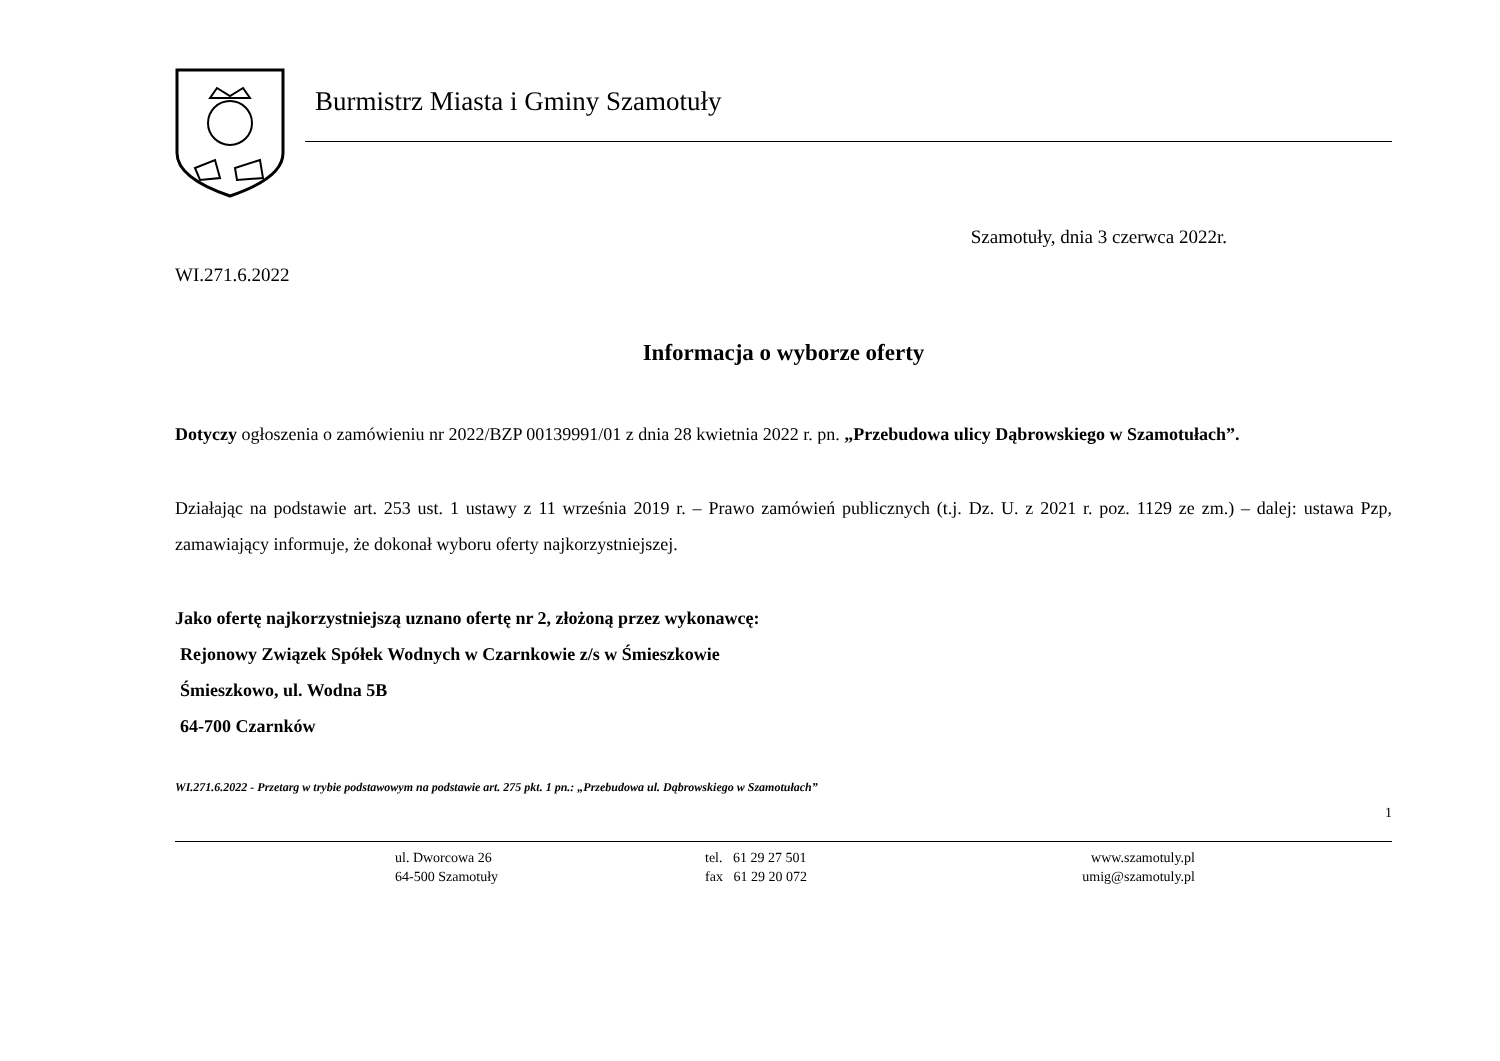Burmistrz Miasta i Gminy Szamotuły
Szamotuły, dnia 3 czerwca 2022r.
WI.271.6.2022
Informacja o wyborze oferty
Dotyczy ogłoszenia o zamówieniu nr 2022/BZP 00139991/01 z dnia 28 kwietnia 2022 r. pn. „Przebudowa ulicy Dąbrowskiego w Szamotułach”.
Działając na podstawie art. 253 ust. 1 ustawy z 11 września 2019 r. – Prawo zamówień publicznych (t.j. Dz. U. z 2021 r. poz. 1129 ze zm.) – dalej: ustawa Pzp, zamawiający informuje, że dokonał wyboru oferty najkorzystniejszej.
Jako ofertę najkorzystniejszą uznano ofertę nr 2, złożoną przez wykonawcę:
Rejonowy Związek Spółek Wodnych w Czarnkowie z/s w Śmieszkowie
Śmieszkowo, ul. Wodna 5B
64-700 Czarnków
WI.271.6.2022 - Przetarg w trybie podstawowym na podstawie art. 275 pkt. 1 pn.: „Przebudowa ul. Dąbrowskiego w Szamotułach”
1
ul. Dworcowa 26
64-500 Szamotuły
tel. 61 29 27 501
fax 61 29 20 072
www.szamotuly.pl
umig@szamotuly.pl